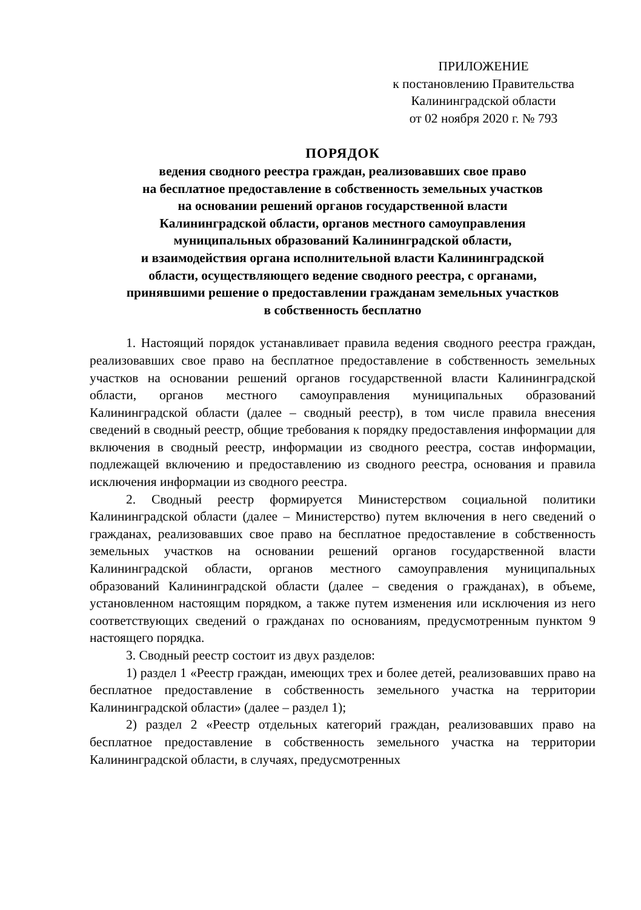ПРИЛОЖЕНИЕ
к постановлению Правительства
Калининградской области
от 02 ноября 2020 г. № 793
ПОРЯДОК
ведения сводного реестра граждан, реализовавших свое право
на бесплатное предоставление в собственность земельных участков
на основании решений органов государственной власти
Калининградской области, органов местного самоуправления
муниципальных образований Калининградской области,
и взаимодействия органа исполнительной власти Калининградской
области, осуществляющего ведение сводного реестра, с органами,
принявшими решение о предоставлении гражданам земельных участков
в собственность бесплатно
1. Настоящий порядок устанавливает правила ведения сводного реестра граждан, реализовавших свое право на бесплатное предоставление в собственность земельных участков на основании решений органов государственной власти Калининградской области, органов местного самоуправления муниципальных образований Калининградской области (далее – сводный реестр), в том числе правила внесения сведений в сводный реестр, общие требования к порядку предоставления информации для включения в сводный реестр, информации из сводного реестра, состав информации, подлежащей включению и предоставлению из сводного реестра, основания и правила исключения информации из сводного реестра.
2. Сводный реестр формируется Министерством социальной политики Калининградской области (далее – Министерство) путем включения в него сведений о гражданах, реализовавших свое право на бесплатное предоставление в собственность земельных участков на основании решений органов государственной власти Калининградской области, органов местного самоуправления муниципальных образований Калининградской области (далее – сведения о гражданах), в объеме, установленном настоящим порядком, а также путем изменения или исключения из него соответствующих сведений о гражданах по основаниям, предусмотренным пунктом 9 настоящего порядка.
3. Сводный реестр состоит из двух разделов:
1) раздел 1 «Реестр граждан, имеющих трех и более детей, реализовавших право на бесплатное предоставление в собственность земельного участка на территории Калининградской области» (далее – раздел 1);
2) раздел 2 «Реестр отдельных категорий граждан, реализовавших право на бесплатное предоставление в собственность земельного участка на территории Калининградской области, в случаях, предусмотренных